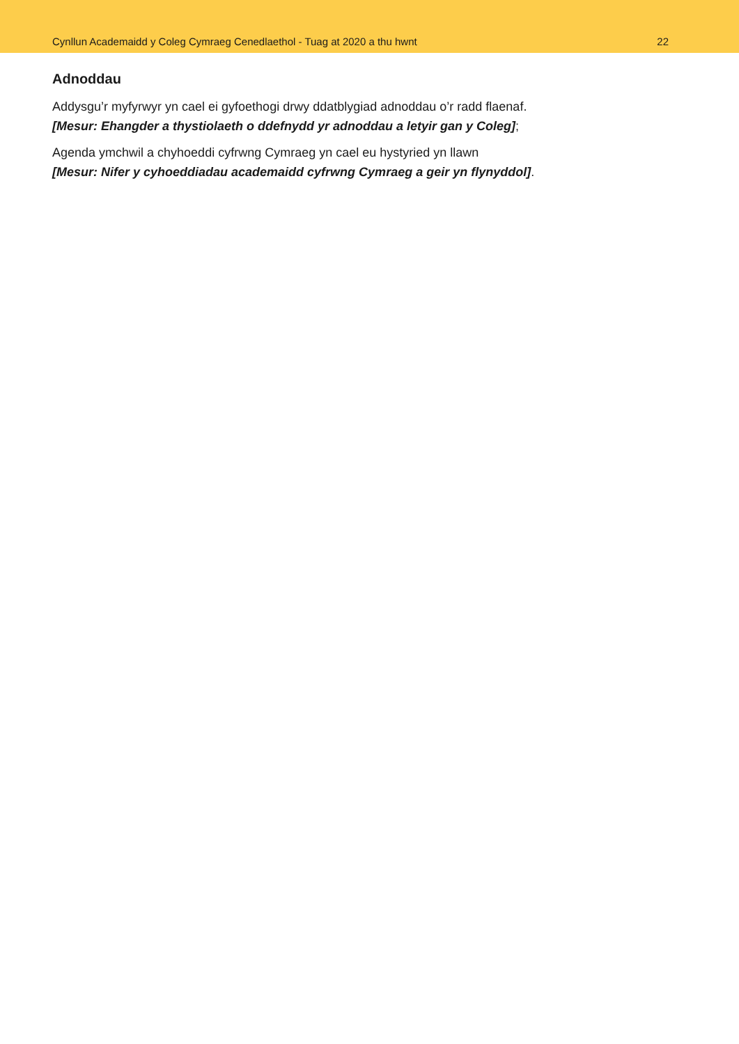Cynllun Academaidd y Coleg Cymraeg Cenedlaethol - Tuag at 2020 a thu hwnt 22
Adnoddau
Addysgu’r myfyrwyr yn cael ei gyfoethogi drwy ddatblygiad adnoddau o’r radd flaenaf.
[Mesur: Ehangder a thystiolaeth o ddefnydd yr adnoddau a letyir gan y Coleg];
Agenda ymchwil a chyhoeddi cyfrwng Cymraeg yn cael eu hystyried yn llawn
[Mesur: Nifer y cyhoeddiadau academaidd cyfrwng Cymraeg a geir yn flynyddol].